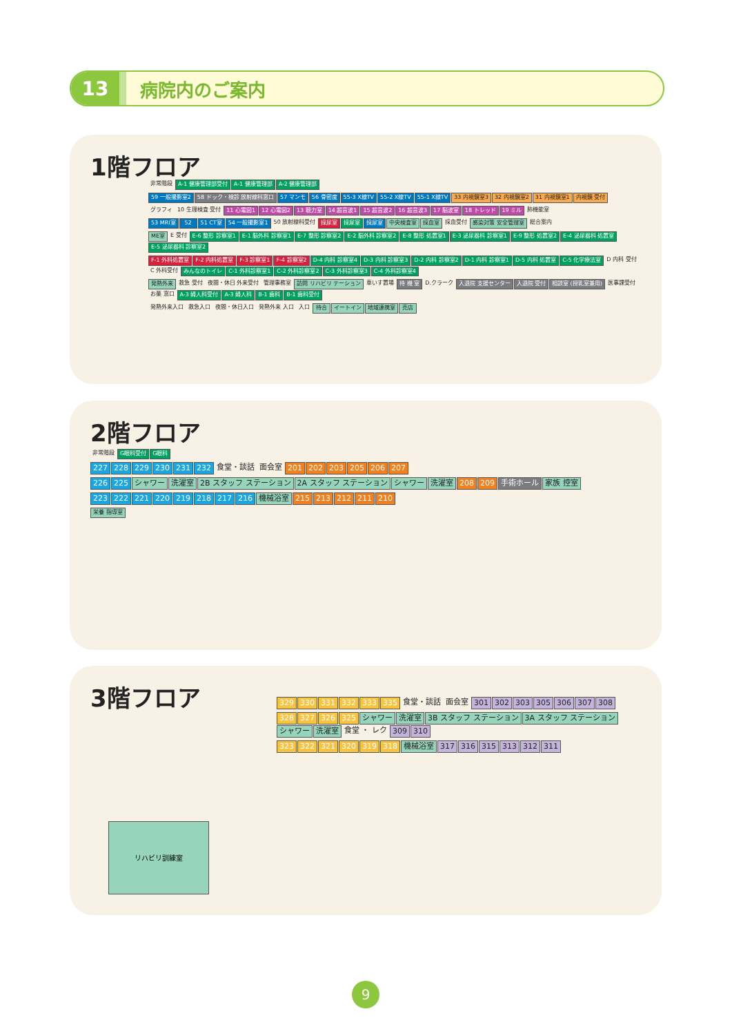13
病院内のご案内
1階フロア
非常階段 A-1 健康管理部受付 A-1 健康管理部 A-2 健康管理部
59 一般撮影室2 58 ドック・検診 放射線科窓口 57 マンモ 56 骨密度 55-3 X線TV 55-2 X線TV 55-1 X線TV 33 内視鏡室3 32 内視鏡室2 31 内視鏡室1 内視鏡 受付
グラフィ 10 生理検査 受付 11 心電図1 12 心電図2 13 聴力室 14 超音波1 15 超音波2 16 超音波3 17 脳波室 18 トレッド 19 ミル 肺機能室
53 MRI室 52 51 CT室 54 一般撮影室1 50 放射線科受付 採尿室 採尿室 採尿室 中央検査室 採血室 採血受付 感染対策 安全管理室 総合案内
ME室 E 受付 E-6 整形 診察室1 E-1 脳外科 診察室1 E-7 整形 診察室2 E-2 脳外科 診察室2 E-8 整形 処置室1 E-3 泌尿器科 診察室1 E-9 整形 処置室2 E-4 泌尿器科 処置室 E-5 泌尿器科 診察室2
F-1 外科処置室 F-2 内科処置室 F-3 診察室1 F-4 診察室2 D-4 内科 診察室4 D-3 内科 診察室3 D-2 内科 診察室2 D-1 内科 診察室1 D-5 内科 処置室 C-5 化学療法室 D 内科 受付 C 外科受付 みんなのトイレ C-1 外科診察室1 C-2 外科診察室2 C-3 外科診察室3 C-4 外科診察室4
発熱外来 救急 受付 夜間・休日 外来受付 管理事務室 訪問 リハビリ テーション 車いす置場 待 機 室 D.クラーク 入退院 支援センター 入退院 受付 相談室 (授乳室兼用) 医事課受付 お薬 窓口 A-3 婦人科受付 A-3 婦人科 B-1 歯科 B-1 歯科受付
発熱外来入口 救急入口 夜間・休日入口 発熱外来 入口 入口 待合 イートイン 地域連携室 売店
2階フロア
非常階段 G眼科受付 G眼科
227 228 229 230 231 232 食堂・談話 面会室 201 202 203 205 206 207
226 225 シャワー 洗濯室 2B スタッフ ステーション 2A スタッフ ステーション シャワー 洗濯室 208 209 手術ホール 家族 控室
223 222 221 220 219 218 217 216 機械浴室 215 213 212 211 210
栄養 指導室
3階フロア
329 330 331 332 333 335 食堂・談話 面会室 301 302 303 305 306 307 308
328 327 326 325 シャワー 洗濯室 3B スタッフ ステーション 3A スタッフ ステーション シャワー 洗濯室 食堂 ・ レク 309 310
323 322 321 320 319 318 機械浴室 317 316 315 313 312 311
リハビリ訓練室
9